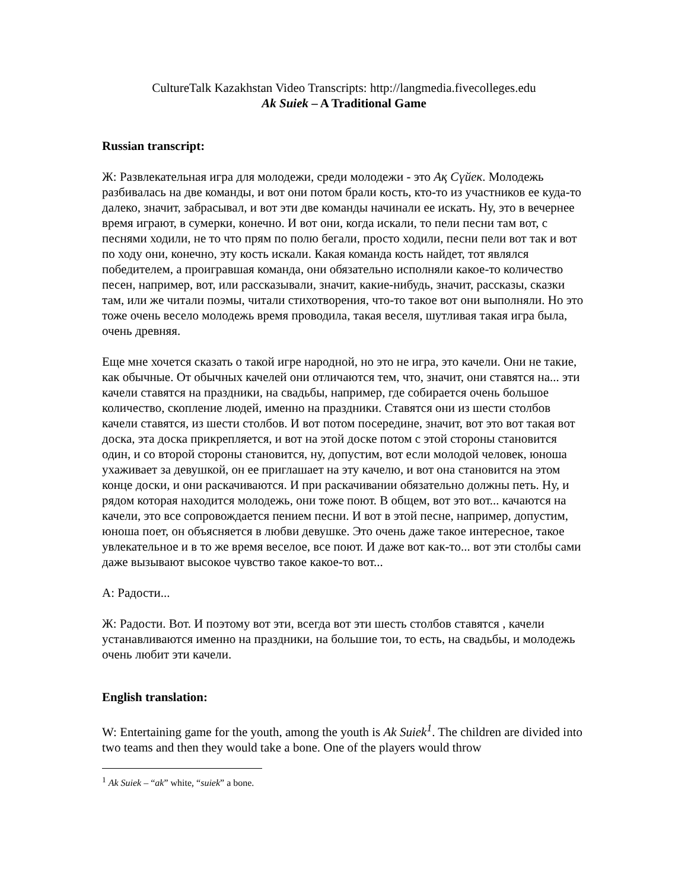CultureTalk Kazakhstan Video Transcripts: http://langmedia.fivecolleges.edu
Ak Suiek – A Traditional Game
Russian transcript:
Ж: Развлекательная игра для молодежи, среди молодежи - это Ақ Сүйек. Молодежь разбивалась на две команды, и вот они потом брали кость, кто-то из участников ее куда-то далеко, значит, забрасывал, и вот эти две команды начинали ее искать. Ну, это в вечернее время играют, в сумерки, конечно. И вот они, когда искали, то пели песни там вот, с песнями ходили, не то что прям по полю бегали, просто ходили, песни пели вот так и вот по ходу они, конечно, эту кость искали. Какая команда кость найдет, тот являлся победителем, а проигравшая команда, они обязательно исполняли какое-то количество песен, например, вот, или рассказывали, значит, какие-нибудь, значит, рассказы, сказки там, или же читали поэмы, читали стихотворения, что-то такое вот они выполняли. Но это тоже очень весело молодежь время проводила, такая веселя, шутливая такая игра была, очень древняя.
Еще мне хочется сказать о такой игре народной, но это не игра, это качели. Они не такие, как обычные. От обычных качелей они отличаются тем, что, значит, они ставятся на... эти качели ставятся на праздники, на свадьбы, например, где собирается очень большое количество, скопление людей, именно на праздники. Ставятся они из шести столбов качели ставятся, из шести столбов. И вот потом посередине, значит, вот это вот такая вот доска, эта доска прикрепляется, и вот на этой доске потом с этой стороны становится один, и со второй стороны становится, ну, допустим, вот если молодой человек, юноша ухаживает за девушкой, он ее приглашает на эту качелю, и вот она становится на этом конце доски, и они раскачиваются. И при раскачивании обязательно должны петь. Ну, и рядом которая находится молодежь, они тоже поют. В общем, вот это вот... качаются на качели, это все сопровождается пением песни. И вот в этой песне, например, допустим, юноша поет, он объясняется в любви девушке. Это очень даже такое интересное, такое увлекательное и в то же время веселое, все поют. И даже вот как-то... вот эти столбы сами даже вызывают высокое чувство такое какое-то вот...
А: Радости...
Ж: Радости. Вот. И поэтому вот эти, всегда вот эти шесть столбов ставятся , качели устанавливаются именно на праздники, на большие тои, то есть, на свадьбы, и молодежь очень любит эти качели.
English translation:
W: Entertaining game for the youth, among the youth is Ak Suiek<sup>1</sup>. The children are divided into two teams and then they would take a bone. One of the players would throw
<sup>1</sup> Ak Suiek – “ak” white, “suiek” a bone.